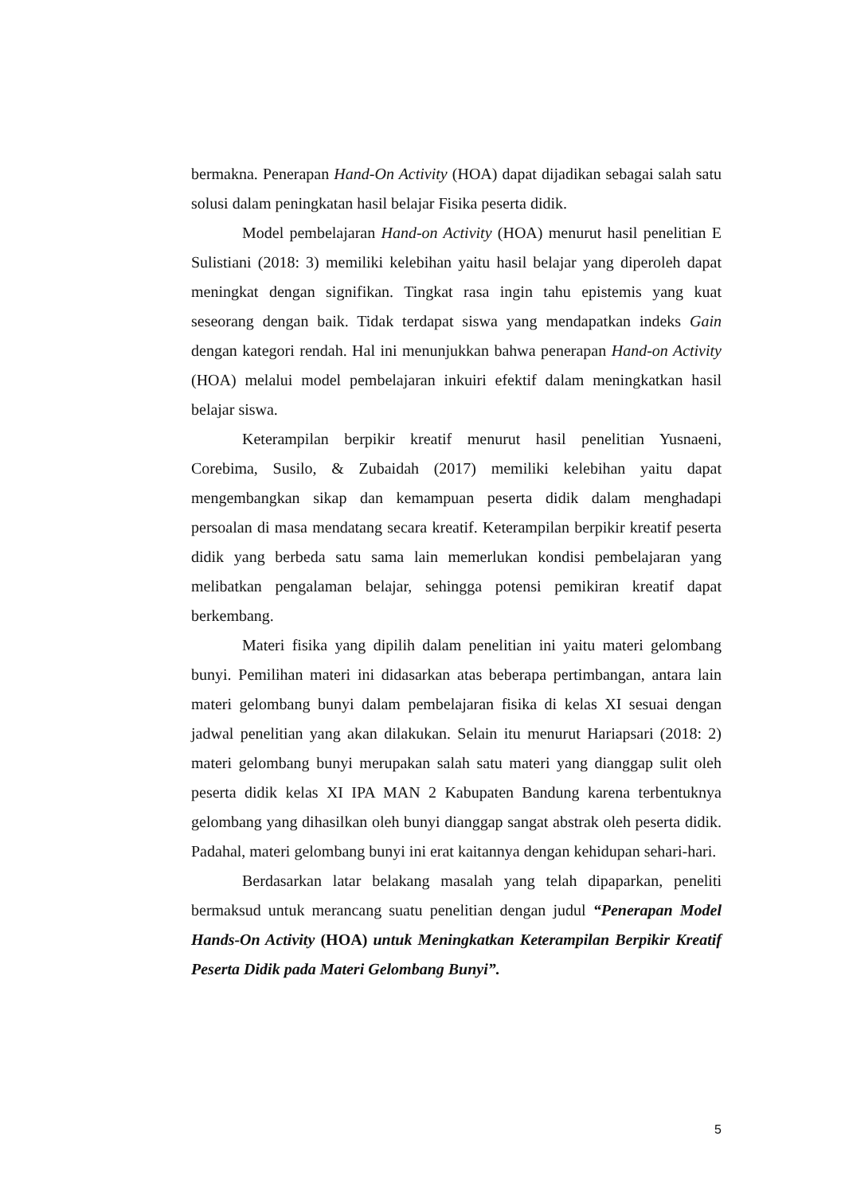bermakna. Penerapan Hand-On Activity (HOA) dapat dijadikan sebagai salah satu solusi dalam peningkatan hasil belajar Fisika peserta didik.
Model pembelajaran Hand-on Activity (HOA) menurut hasil penelitian E Sulistiani (2018: 3) memiliki kelebihan yaitu hasil belajar yang diperoleh dapat meningkat dengan signifikan. Tingkat rasa ingin tahu epistemis yang kuat seseorang dengan baik. Tidak terdapat siswa yang mendapatkan indeks Gain dengan kategori rendah. Hal ini menunjukkan bahwa penerapan Hand-on Activity (HOA) melalui model pembelajaran inkuiri efektif dalam meningkatkan hasil belajar siswa.
Keterampilan berpikir kreatif menurut hasil penelitian Yusnaeni, Corebima, Susilo, & Zubaidah (2017) memiliki kelebihan yaitu dapat mengembangkan sikap dan kemampuan peserta didik dalam menghadapi persoalan di masa mendatang secara kreatif. Keterampilan berpikir kreatif peserta didik yang berbeda satu sama lain memerlukan kondisi pembelajaran yang melibatkan pengalaman belajar, sehingga potensi pemikiran kreatif dapat berkembang.
Materi fisika yang dipilih dalam penelitian ini yaitu materi gelombang bunyi. Pemilihan materi ini didasarkan atas beberapa pertimbangan, antara lain materi gelombang bunyi dalam pembelajaran fisika di kelas XI sesuai dengan jadwal penelitian yang akan dilakukan. Selain itu menurut Hariapsari (2018: 2) materi gelombang bunyi merupakan salah satu materi yang dianggap sulit oleh peserta didik kelas XI IPA MAN 2 Kabupaten Bandung karena terbentuknya gelombang yang dihasilkan oleh bunyi dianggap sangat abstrak oleh peserta didik. Padahal, materi gelombang bunyi ini erat kaitannya dengan kehidupan sehari-hari.
Berdasarkan latar belakang masalah yang telah dipaparkan, peneliti bermaksud untuk merancang suatu penelitian dengan judul “Penerapan Model Hands-On Activity (HOA) untuk Meningkatkan Keterampilan Berpikir Kreatif Peserta Didik pada Materi Gelombang Bunyi”.
5